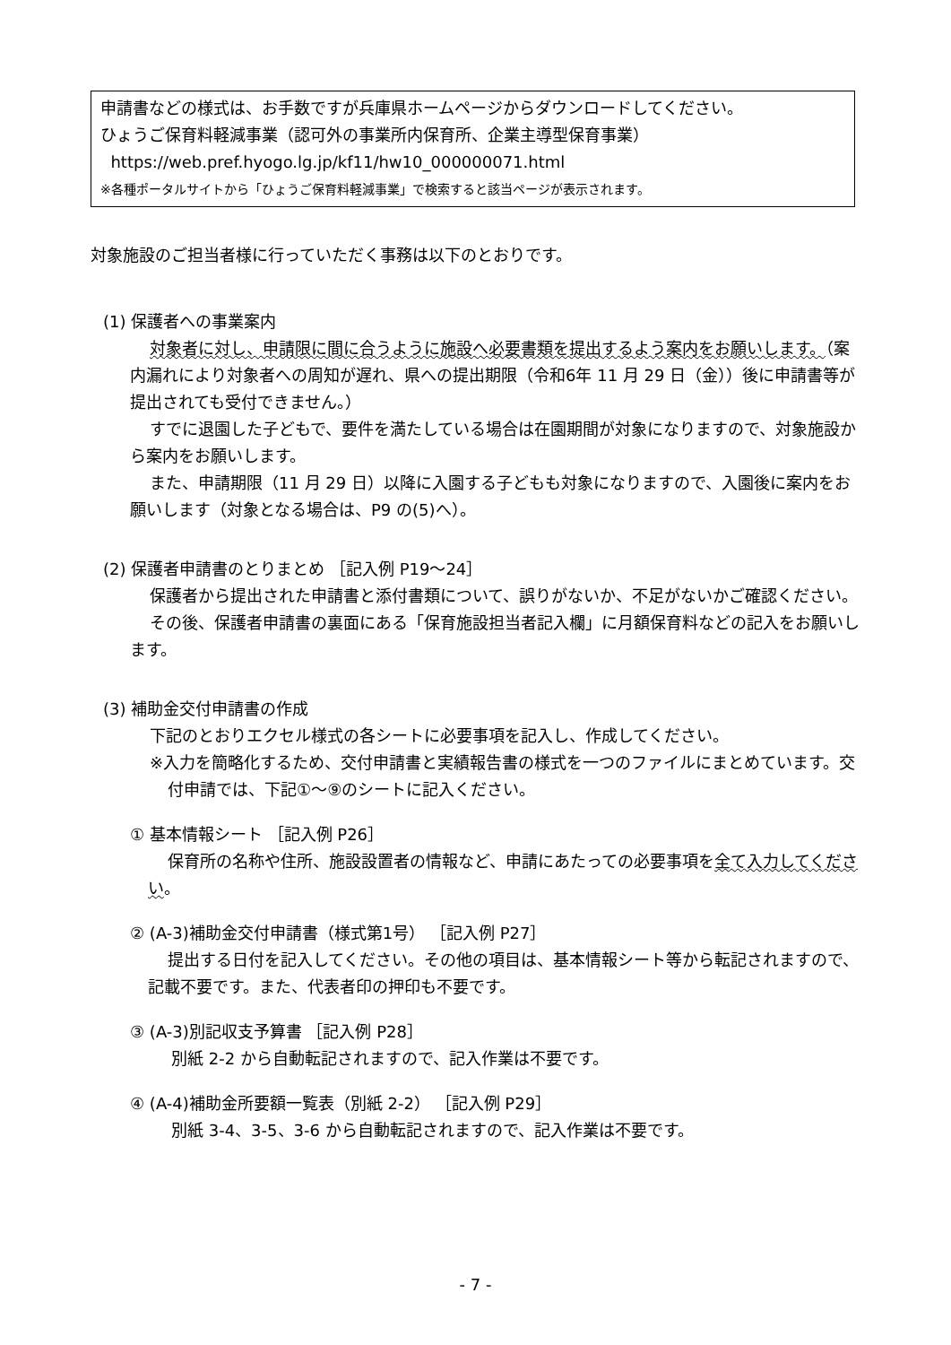申請書などの様式は、お手数ですが兵庫県ホームページからダウンロードしてください。
ひょうご保育料軽減事業（認可外の事業所内保育所、企業主導型保育事業）
https://web.pref.hyogo.lg.jp/kf11/hw10_000000071.html
※各種ポータルサイトから「ひょうご保育料軽減事業」で検索すると該当ページが表示されます。
対象施設のご担当者様に行っていただく事務は以下のとおりです。
(1) 保護者への事業案内
対象者に対し、申請限に間に合うように施設へ必要書類を提出するよう案内をお願いします。（案内漏れにより対象者への周知が遅れ、県への提出期限（令和6年 11 月 29 日（金））後に申請書等が提出されても受付できません。）
すでに退園した子どもで、要件を満たしている場合は在園期間が対象になりますので、対象施設から案内をお願いします。
また、申請期限（11 月 29 日）以降に入園する子どもも対象になりますので、入園後に案内をお願いします（対象となる場合は、P9 の(5)へ）。
(2) 保護者申請書のとりまとめ ［記入例 P19～24］
保護者から提出された申請書と添付書類について、誤りがないか、不足がないかご確認ください。
その後、保護者申請書の裏面にある「保育施設担当者記入欄」に月額保育料などの記入をお願いします。
(3) 補助金交付申請書の作成
下記のとおりエクセル様式の各シートに必要事項を記入し、作成してください。
※入力を簡略化するため、交付申請書と実績報告書の様式を一つのファイルにまとめています。交付申請では、下記①～⑨のシートに記入ください。
① 基本情報シート ［記入例 P26］
保育所の名称や住所、施設設置者の情報など、申請にあたっての必要事項を全て入力してください。
② (A-3)補助金交付申請書（様式第1号） ［記入例 P27］
提出する日付を記入してください。その他の項目は、基本情報シート等から転記されますので、記載不要です。また、代表者印の押印も不要です。
③ (A-3)別記収支予算書 ［記入例 P28］
別紙 2-2 から自動転記されますので、記入作業は不要です。
④ (A-4)補助金所要額一覧表（別紙 2-2） ［記入例 P29］
別紙 3-4、3-5、3-6 から自動転記されますので、記入作業は不要です。
- 7 -